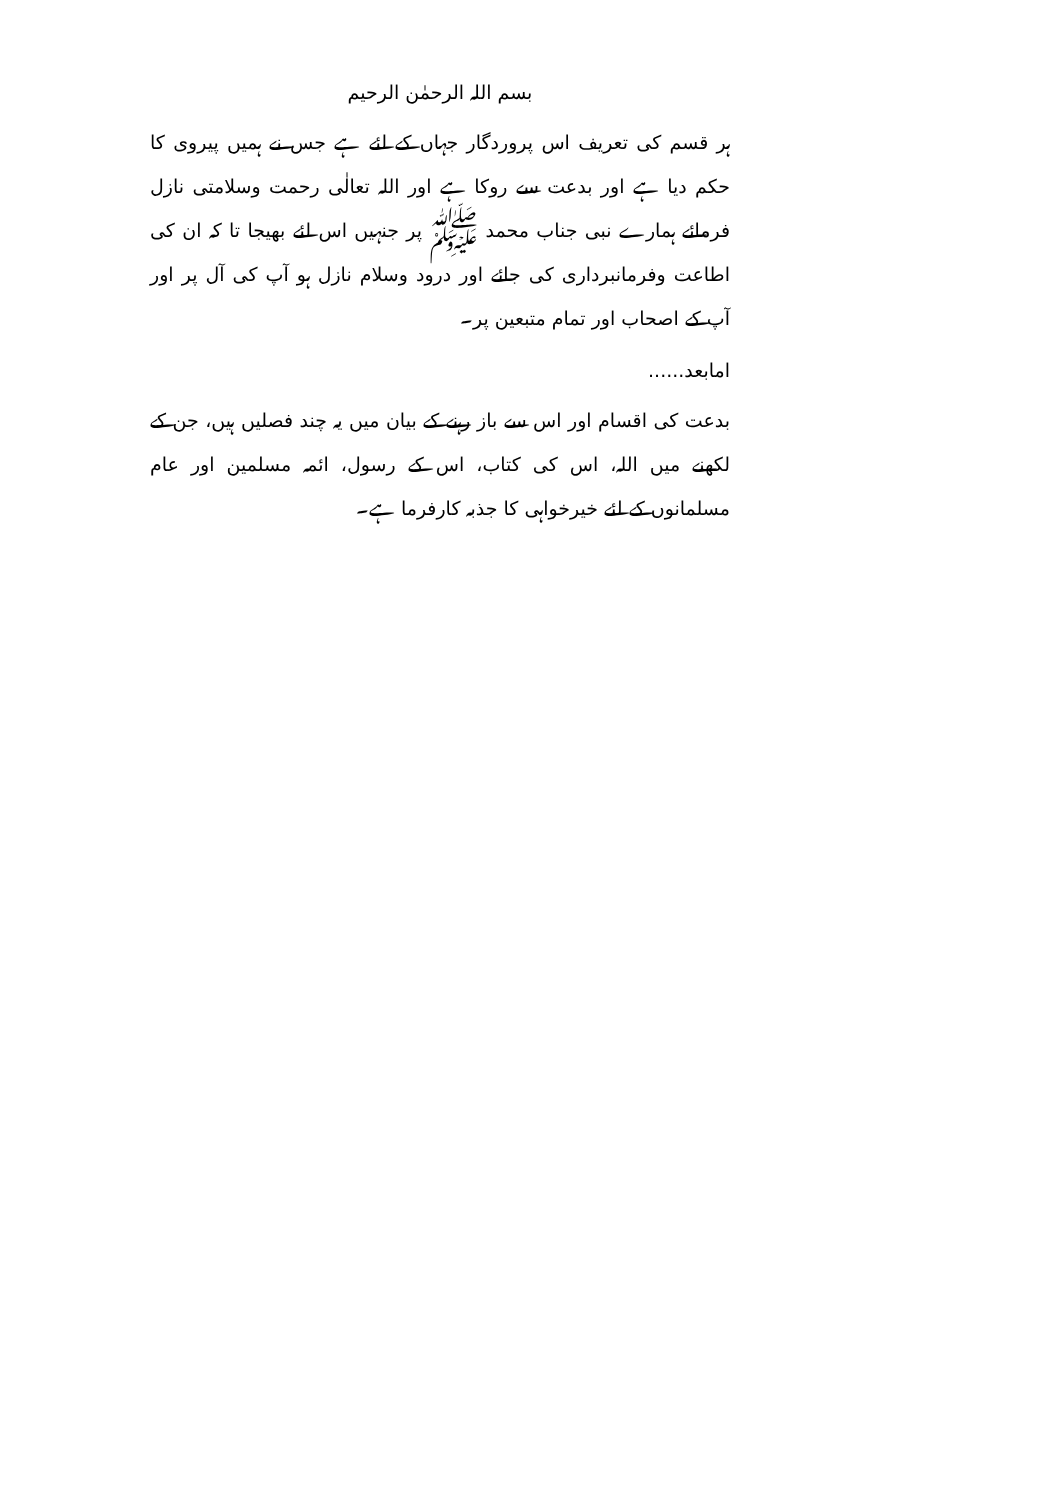بسم اللہ الرحمٰن الرحیم
ہر قسم کی تعریف اس پروردگار جہاں کے لئے ہے جس نے ہمیں پیروی کا حکم دیا ہے اور بدعت سے روکا ہے اور اللہ تعالٰی رحمت وسلامتی نازل فرمائے ہمارے نبی جناب محمد ﷺ پر جنہیں اس لئے بھیجا تا کہ ان کی اطاعت وفرمانبرداری کی جائے اور درود وسلام نازل ہو آپ کی آل پر اور آپ کے اصحاب اور تمام متبعین پر۔
امابعد......
بدعت کی اقسام اور اس سے باز رہنے کے بیان میں یہ چند فصلیں ہیں، جن کے لکھنے میں اللہ، اس کی کتاب، اس کے رسول، ائمہ مسلمین اور عام مسلمانوں کے لئے خیرخواہی کا جذبہ کارفرما ہے۔